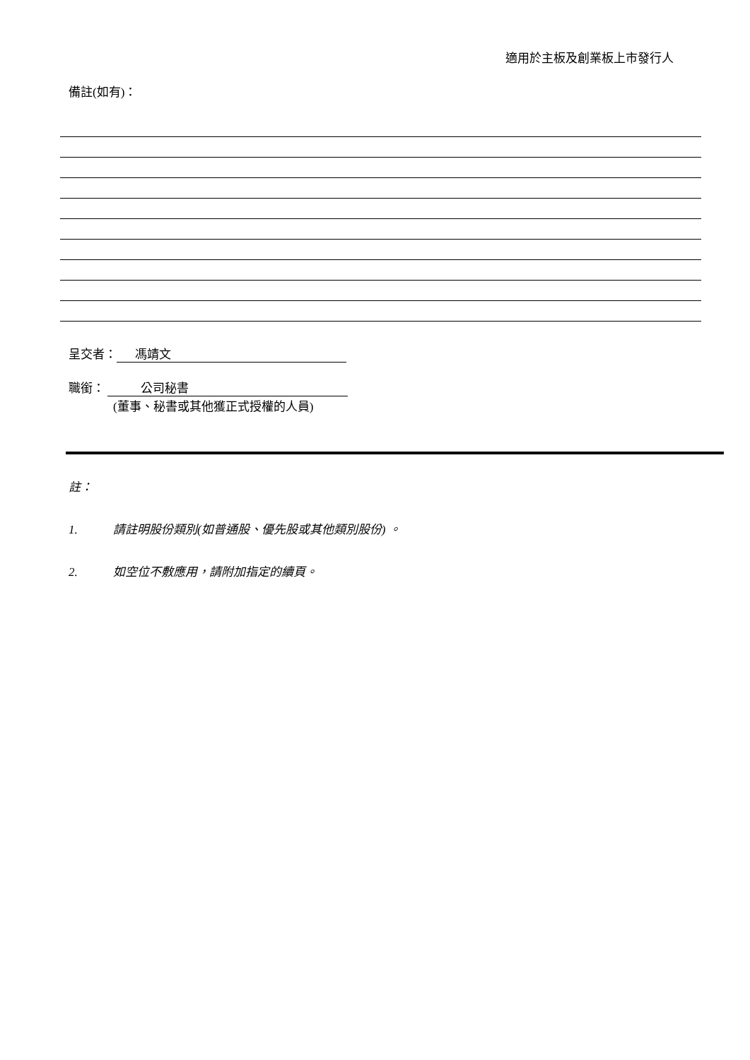適用於主板及創業板上市發行人
備註(如有)：
呈交者： 馮靖文
職銜： 公司秘書
(董事、秘書或其他獲正式授權的人員)
註：
1. 請註明股份類別(如普通股、優先股或其他類別股份) 。
2. 如空位不敷應用，請附加指定的續頁。